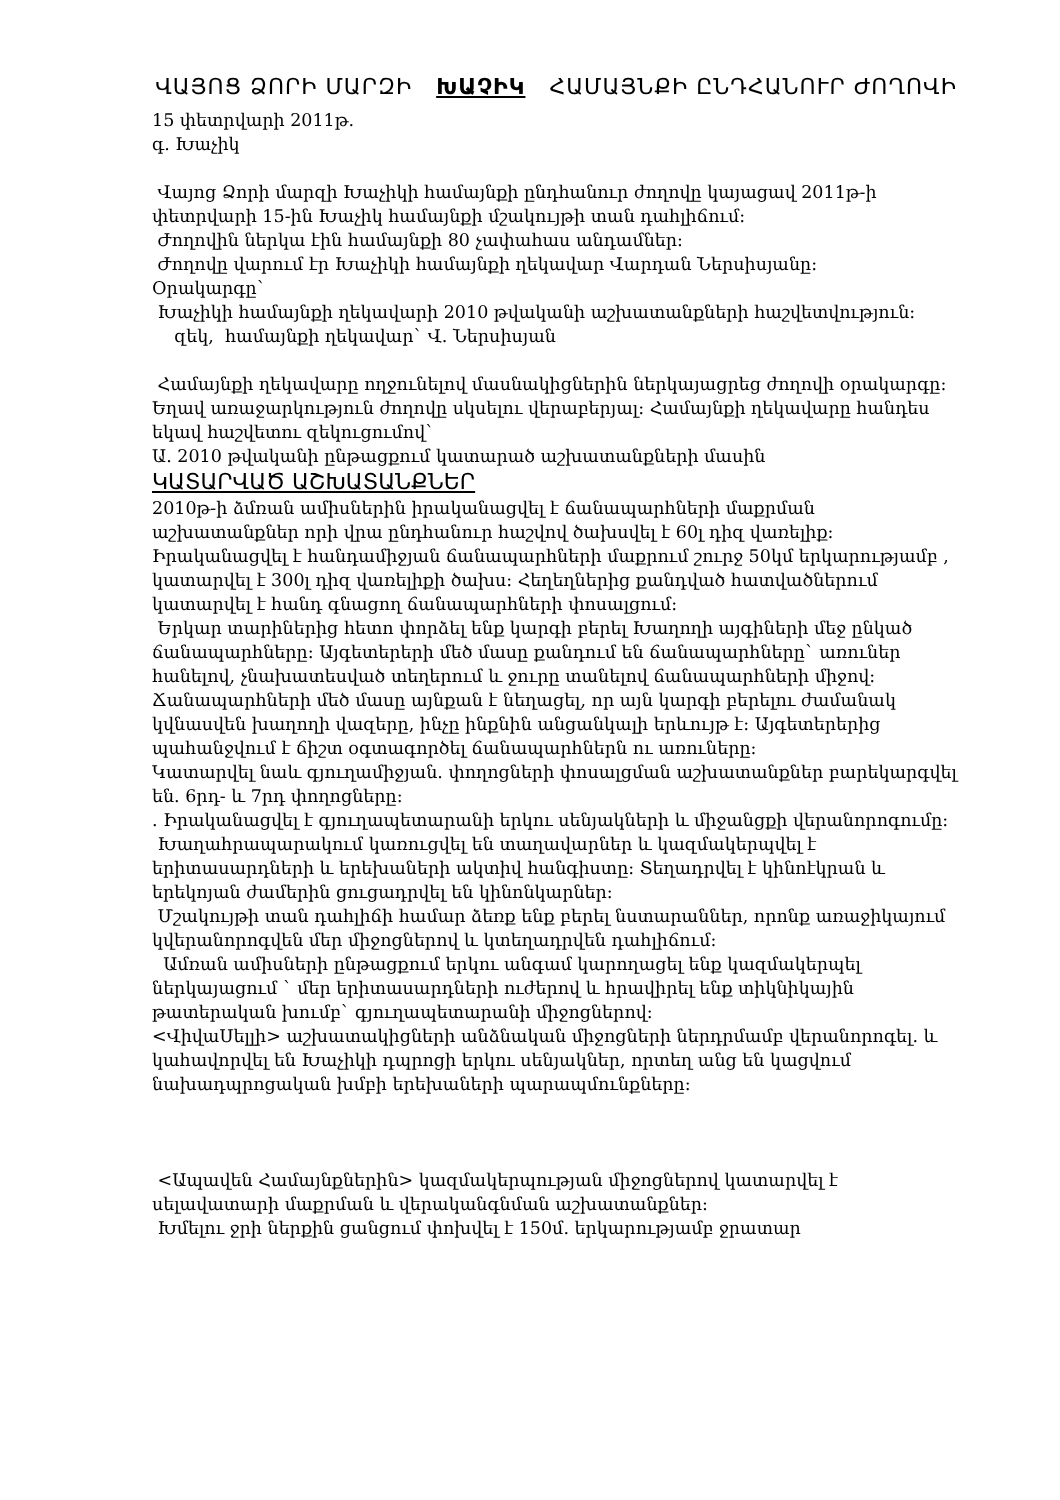ՎԱՅՈՑ ՁՈՐԻ ՄԱՐԶԻ ԽԱՉԻԿ ՀԱՄԱՅՆՔԻ ԸՆԴՀԱՆՈՒՐ ԺՈՂՈՎԻ
15 փետրվարի 2011թ.
գ. Խաչիկ
Վայոց Ձորի մարզի Խաչիկի համայնքի ընդհանուր ժողովը կայացավ 2011թ-ի փետրվարի 15-ին Խաչիկ համայնքի մշակույթի տան դահլիճում:
Ժողովին ներկա էին համայնքի 80 չափահաս անդամներ:
Ժողովը վարում էր Խաչիկի համայնքի ղեկավար Վարդան Ներսիսյանը:
Օրակարգը`
Խաչիկի համայնքի ղեկավարի 2010 թվականի աշխատանքների հաշվետվություն:
զեկ, համայնքի ղեկավար` Վ. Ներսիսյան
Համայնքի ղեկավարը ողջունելով մասնակիցներին ներկայացրեց ժողովի օրակարգը: Եղավ առաջարկություն ժողովը սկսելու վերաբերյալ: Համայնքի ղեկավարը հանդես եկավ հաշվետու զեկուցումով`
Ա. 2010 թվականի ընթացքում կատարած աշխատանքների մասին
ԿԱՏԱՐՎԱԾ ԱՇԽԱՏԱՆՔՆԵՐ
2010թ-ի ձմռան ամիսներին իրականացվել է ճանապարհների մաքրման աշխատանքներ որի վրա ընդհանուր հաշվով ծախսվել է 60լ դիզ վառելիք:
Իրականացվել է հանդամիջյան ճանապարհների մաքրում շուրջ 50կմ երկարությամբ , կատարվել է 300լ դիզ վառելիքի ծախս: Հեղեղներից քանդված հատվածներում կատարվել է հանդ գնացող ճանապարհների փոսալցում:
Երկար տարիներից հետո փորձել ենք կարգի բերել Խաղողի այգիների մեջ ընկած ճանապարհները: Այգետերերի մեծ մասը քանդում են ճանապարհները` առուներ հանելով, չնախատեսված տեղերում և ջուրը տանելով ճանապարհների միջով: Ճանապարհների մեծ մասը այնքան է նեղացել, որ այն կարգի բերելու ժամանակ կվնասվեն խաղողի վազերը, ինչը ինքնին անցանկալի երևույթ է: Այգետերերից պահանջվում է ճիշտ օգտագործել ճանապարհներն ու առուները:
Կատարվել նաև գյուղամիջյան. փողոցների փոսալցման աշխատանքներ բարեկարգվել են. 6րդ- և 7րդ փողոցները:
. Իրականացվել է գյուղապետարանի երկու սենյակների և միջանցքի վերանորոգումը:
Խաղահրապարակում կառուցվել են տաղավարներ և կազմակերպվել է երիտասարդների և երեխաների ակտիվ հանգիստը: Տեղադրվել է կինոէկրան և երեկոյան ժամերին ցուցադրվել են կինոնկարներ:
Մշակույթի տան դահլիճի համար ձեռք ենք բերել նստարաններ, որոնք առաջիկայում կվերանորոգվեն մեր միջոցներով և կտեղադրվեն դահլիճում:
Ամռան ամիսների ընթացքում երկու անգամ կարողացել ենք կազմակերպել ներկայացում ` մեր երիտասարդների ուժերով և հրավիրել ենք տիկնիկային թատերական խումբ` գյուղապետարանի միջոցներով:
<ՎիվաՍելլի> աշխատակիցների անձնական միջոցների ներդրմամբ վերանորոգել. և կահավորվել են Խաչիկի դպրոցի երկու սենյակներ, որտեղ անց են կացվում նախադպրոցական խմբի երեխաների պարապմունքները:
<Ապավեն Համայնքներին> կազմակերպության միջոցներով կատարվել է սելավատարի մաքրման և վերականգնման աշխատանքներ:
Խմելու ջրի ներքին ցանցում փոխվել է 150մ. երկարությամբ ջրատար